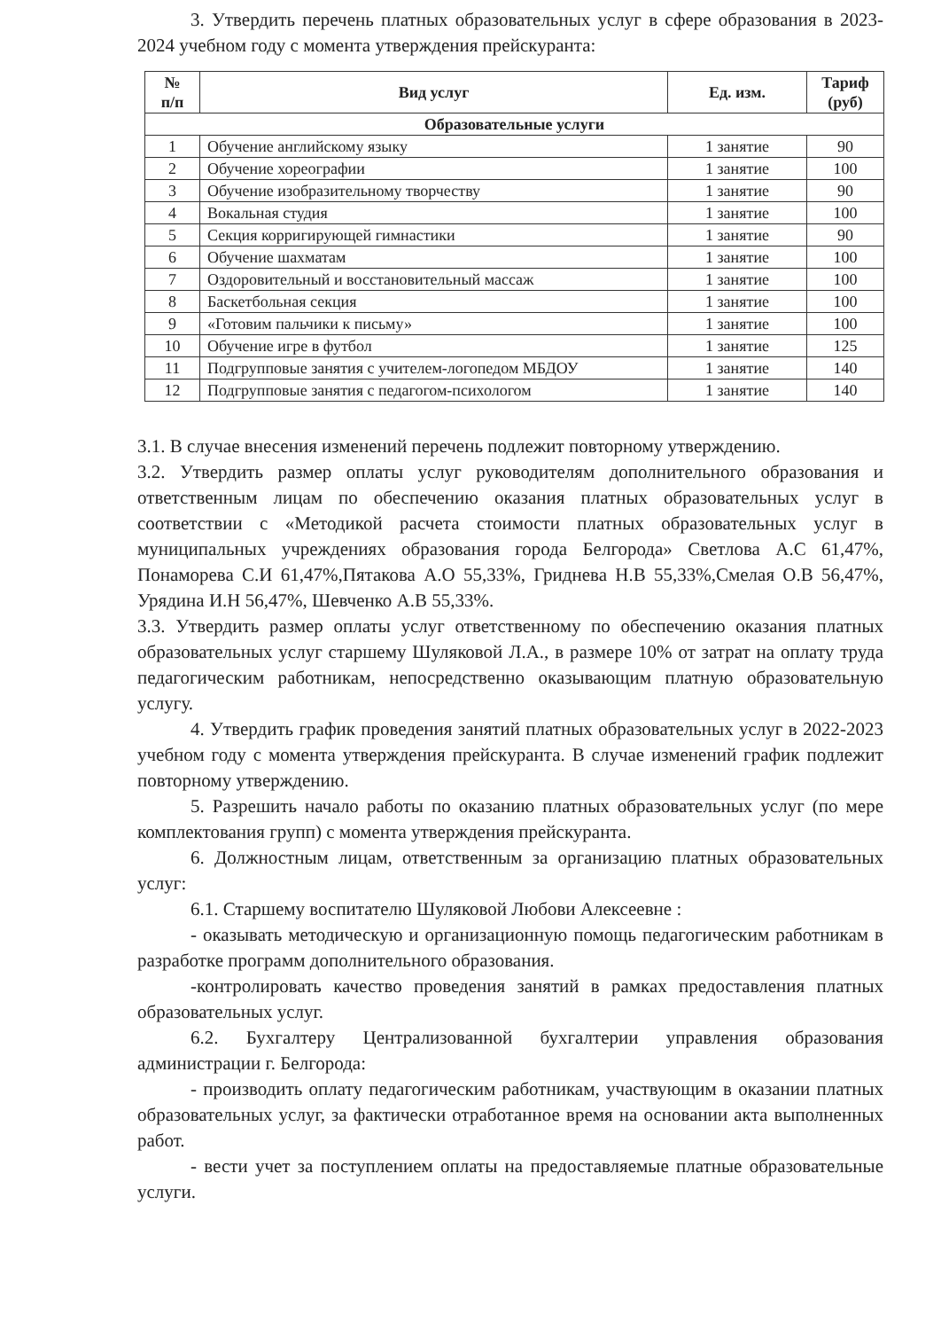3. Утвердить перечень платных образовательных услуг в сфере образования в 2023-2024 учебном году с момента утверждения прейскуранта:
| № п/п | Вид услуг | Ед. изм. | Тариф (руб) |
| --- | --- | --- | --- |
| Образовательные услуги | | | |
| 1 | Обучение английскому языку | 1 занятие | 90 |
| 2 | Обучение хореографии | 1 занятие | 100 |
| 3 | Обучение изобразительному творчеству | 1 занятие | 90 |
| 4 | Вокальная студия | 1 занятие | 100 |
| 5 | Секция корригирующей гимнастики | 1 занятие | 90 |
| 6 | Обучение шахматам | 1 занятие | 100 |
| 7 | Оздоровительный и восстановительный массаж | 1 занятие | 100 |
| 8 | Баскетбольная секция | 1 занятие | 100 |
| 9 | «Готовим пальчики к письму» | 1 занятие | 100 |
| 10 | Обучение игре в футбол | 1 занятие | 125 |
| 11 | Подгрупповые занятия с учителем-логопедом МБДОУ | 1 занятие | 140 |
| 12 | Подгрупповые занятия с педагогом-психологом | 1 занятие | 140 |
3.1. В случае внесения изменений перечень подлежит повторному утверждению.
3.2. Утвердить размер оплаты услуг руководителям дополнительного образования и ответственным лицам по обеспечению оказания платных образовательных услуг в соответствии с «Методикой расчета стоимости платных образовательных услуг в муниципальных учреждениях образования города Белгорода» Светлова А.С 61,47%, Понаморева С.И 61,47%,Пятакова А.О 55,33%, Гриднева Н.В 55,33%,Смелая О.В 56,47%, Урядина И.Н 56,47%, Шевченко А.В 55,33%.
3.3. Утвердить размер оплаты услуг ответственному по обеспечению оказания платных образовательных услуг старшему Шуляковой Л.А., в размере 10% от затрат на оплату труда педагогическим работникам, непосредственно оказывающим платную образовательную услугу.
4. Утвердить график проведения занятий платных образовательных услуг в 2022-2023 учебном году с момента утверждения прейскуранта. В случае изменений график подлежит повторному утверждению.
5. Разрешить начало работы по оказанию платных образовательных услуг (по мере комплектования групп) с момента утверждения прейскуранта.
6. Должностным лицам, ответственным за организацию платных образовательных услуг:
6.1. Старшему воспитателю Шуляковой Любови Алексеевне :
- оказывать методическую и организационную помощь педагогическим работникам в разработке программ дополнительного образования.
-контролировать качество проведения занятий в рамках предоставления платных образовательных услуг.
6.2. Бухгалтеру Централизованной бухгалтерии управления образования администрации г. Белгорода:
- производить оплату педагогическим работникам, участвующим в оказании платных образовательных услуг, за фактически отработанное время на основании акта выполненных работ.
- вести учет за поступлением оплаты на предоставляемые платные образовательные услуги.